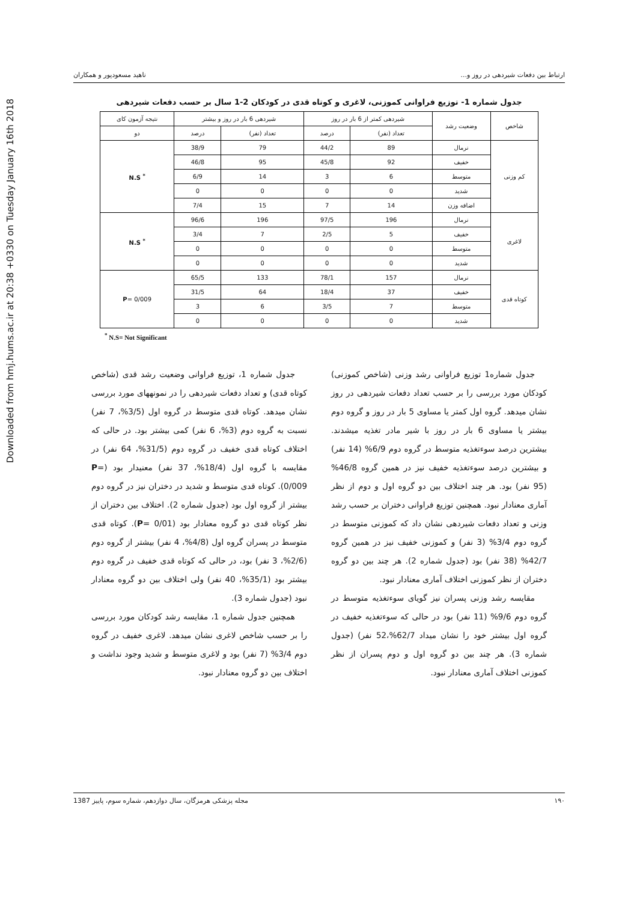Downloaded from hmj.hums.ac.ir at 20:38 +0330 on Tuesday January 16th 2018
ارتباط بین دفعات شیردهی در روز و... ناهید مسعودپور و همکاران
جدول شماره 1- توزیع فراوانی کموزنی، لاغری و کوتاه قدی در کودکان 2-1 سال بر حسب دفعات شیردهی
| شاخص | وضعیت رشد | شیردهی کمتر از 6 بار در روز | | شیردهی 6 بار در روز و بیشتر | | نتیجه آزمون کای |
| --- | --- | --- | --- | --- | --- | --- |
| | | تعداد (نفر) | درصد | تعداد (نفر) | درصد | دو |
| کم وزنی | نرمال | 89 | 44/2 | 79 | 38/9 | <sup>*</sup> N.S |
| | خفیف | 92 | 45/8 | 95 | 46/8 | |
| | متوسط | 6 | 3 | 14 | 6/9 | |
| | شدید | 0 | 0 | 0 | 0 | |
| | اضافه وزن | 14 | 7 | 15 | 7/4 | |
| لاغری | نرمال | 196 | 97/5 | 196 | 96/6 | <sup>*</sup> N.S |
| | خفیف | 5 | 2/5 | 7 | 3/4 | |
| | متوسط | 0 | 0 | 0 | 0 | |
| | شدید | 0 | 0 | 0 | 0 | |
| کوتاه قدی | نرمال | 157 | 78/1 | 133 | 65/5 | P = 0/009 |
| | خفیف | 37 | 18/4 | 64 | 31/5 | |
| | متوسط | 7 | 3/5 | 6 | 3 | |
| | شدید | 0 | 0 | 0 | 0 | |
<sup>*</sup> N.S= Not Significant
جدول شماره1 توزیع فراوانی رشد وزنی (شاخص کموزنی) کودکان مورد بررسی را بر حسب تعداد دفعات شیردهی در روز نشان میدهد. گروه اول کمتر یا مساوی 5 بار در روز و گروه دوم بیشتر یا مساوی 6 بار در روز با شیر مادر تغذیه میشدند. بیشترین درصد سوءتغذیه متوسط در گروه دوم 6/9% (14 نفر) و بیشترین درصد سوءتغذیه خفیف نیز در همین گروه 46/8% (95 نفر) بود. هر چند اختلاف بین دو گروه اول و دوم از نظر آماری معنادار نبود. همچنین توزیع فراوانی دختران بر حسب رشد وزنی و تعداد دفعات شیردهی نشان داد که کموزنی متوسط در گروه دوم 3/4% (3 نفر) و کموزنی خفیف نیز در همین گروه 42/7% (38 نفر) بود (جدول شماره 2). هر چند بین دو گروه دختران از نظر کموزنی اختلاف آماری معنادار نبود.
مقایسه رشد وزنی پسران نیز گویای سوءتغذیه متوسط در گروه دوم 9/6% (11 نفر) بود در حالی که سوءتغذیه خفیف در گروه اول بیشتر خود را نشان میداد 62/7%،52 نفر) (جدول شماره 3). هر چند بین دو گروه اول و دوم پسران از نظر کموزنی اختلاف آماری معنادار نبود.
جدول شماره 1، توزیع فراوانی وضعیت رشد قدی (شاخص کوتاه قدی) و تعداد دفعات شیردهی را در نمونههای مورد بررسی نشان میدهد. کوتاه قدی متوسط در گروه اول (3/5%، 7 نفر) نسبت به گروه دوم (3%، 6 نفر) کمی بیشتر بود. در حالی که اختلاف کوتاه قدی خفیف در گروه دوم (31/5%، 64 نفر) در مقایسه با گروه اول (18/4%، 37 نفر) معنیدار بود (P= 0/009). کوتاه قدی متوسط و شدید در دختران نیز در گروه دوم بیشتر از گروه اول بود (جدول شماره 2). اختلاف بین دختران از نظر کوتاه قدی دو گروه معنادار بود (P= 0/01). کوتاه قدی متوسط در پسران گروه اول (4/8%، 4 نفر) بیشتر از گروه دوم (2/6%، 3 نفر) بود، در حالی که کوتاه قدی خفیف در گروه دوم بیشتر بود (35/1%، 40 نفر) ولی اختلاف بین دو گروه معنادار نبود (جدول شماره 3).
همچنین جدول شماره 1، مقایسه رشد کودکان مورد بررسی را بر حسب شاخص لاغری نشان میدهد. لاغری خفیف در گروه دوم 3/4% (7 نفر) بود و لاغری متوسط و شدید وجود نداشت و اختلاف بین دو گروه معنادار نبود.
۱۹۰ مجله پزشکی هرمزگان، سال دوازدهم، شماره سوم، پاییز 1387